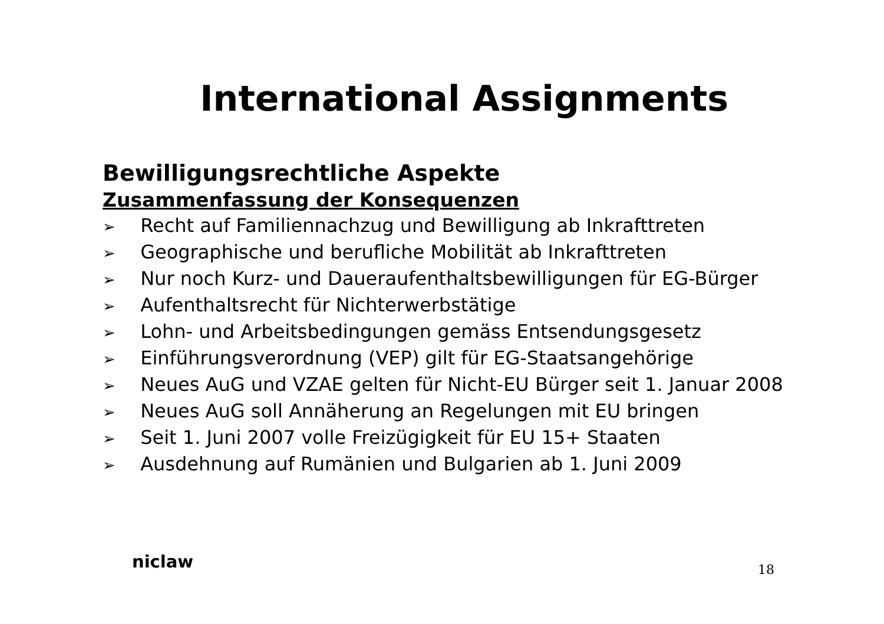International Assignments
Bewilligungsrechtliche Aspekte
Zusammenfassung der Konsequenzen
➢ Recht auf Familiennachzug und Bewilligung ab Inkrafttreten
➢ Geographische und berufliche Mobilität ab Inkrafttreten
➢ Nur noch Kurz- und Daueraufenthaltsbewilligungen für EG-Bürger
➢ Aufenthaltsrecht für Nichterwerbstätige
➢ Lohn- und Arbeitsbedingungen gemäss Entsendungsgesetz
➢ Einführungsverordnung (VEP) gilt für EG-Staatsangehörige
➢ Neues AuG und VZAE gelten für Nicht-EU Bürger seit 1. Januar 2008
➢ Neues AuG soll Annäherung an Regelungen mit EU bringen
➢ Seit 1. Juni 2007 volle Freizügigkeit für EU 15+ Staaten
➢ Ausdehnung auf Rumänien und Bulgarien ab 1. Juni 2009
niclaw
18